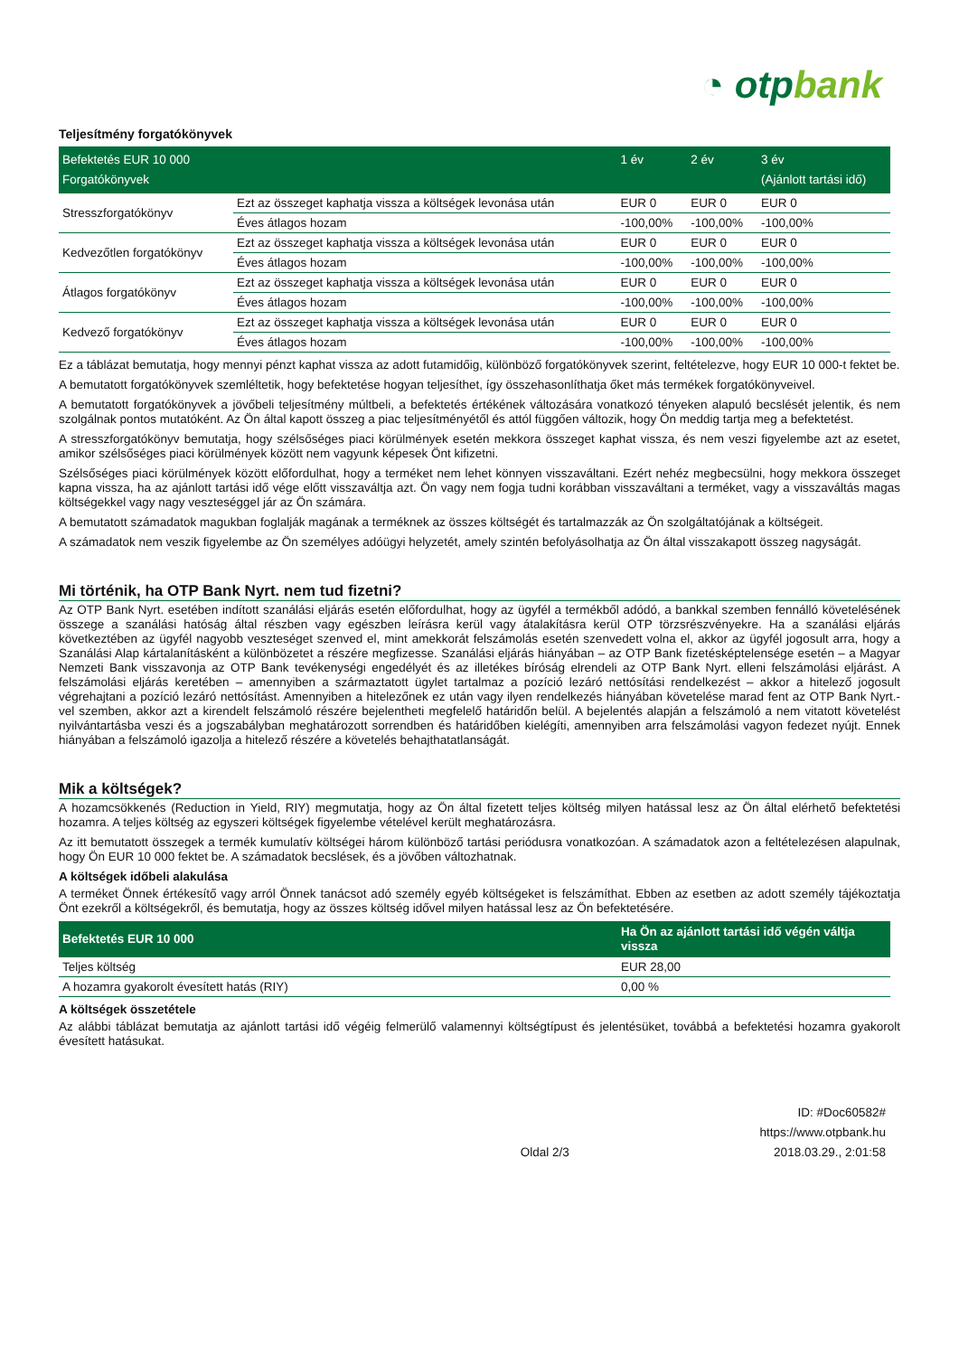◔ otpbank
Teljesítmény forgatókönyvek
| Befektetés EUR 10 000 Forgatókönyvek | | 1 év | 2 év | 3 év (Ajánlott tartási idő) |
| --- | --- | --- | --- | --- |
| Stresszforgatókönyv | Ezt az összeget kaphatja vissza a költségek levonása után | EUR 0 | EUR 0 | EUR 0 |
| | Éves átlagos hozam | -100,00% | -100,00% | -100,00% |
| Kedvezőtlen forgatókönyv | Ezt az összeget kaphatja vissza a költségek levonása után | EUR 0 | EUR 0 | EUR 0 |
| | Éves átlagos hozam | -100,00% | -100,00% | -100,00% |
| Átlagos forgatókönyv | Ezt az összeget kaphatja vissza a költségek levonása után | EUR 0 | EUR 0 | EUR 0 |
| | Éves átlagos hozam | -100,00% | -100,00% | -100,00% |
| Kedvező forgatókönyv | Ezt az összeget kaphatja vissza a költségek levonása után | EUR 0 | EUR 0 | EUR 0 |
| | Éves átlagos hozam | -100,00% | -100,00% | -100,00% |
Ez a táblázat bemutatja, hogy mennyi pénzt kaphat vissza az adott futamidőig, különböző forgatókönyvek szerint, feltételezve, hogy EUR 10 000-t fektet be.
A bemutatott forgatókönyvek szemléltetik, hogy befektetése hogyan teljesíthet, így összehasonlíthatja őket más termékek forgatókönyveivel.
A bemutatott forgatókönyvek a jövőbeli teljesítmény múltbeli, a befektetés értékének változására vonatkozó tényeken alapuló becslését jelentik, és nem szolgálnak pontos mutatóként. Az Ön által kapott összeg a piac teljesítményétől és attól függően változik, hogy Ön meddig tartja meg a befektetést.
A stresszforgatókönyv bemutatja, hogy szélsőséges piaci körülmények esetén mekkora összeget kaphat vissza, és nem veszi figyelembe azt az esetet, amikor szélsőséges piaci körülmények között nem vagyunk képesek Önt kifizetni.
Szélsőséges piaci körülmények között előfordulhat, hogy a terméket nem lehet könnyen visszaváltani. Ezért nehéz megbecsülni, hogy mekkora összeget kapna vissza, ha az ajánlott tartási idő vége előtt visszaváltja azt. Ön vagy nem fogja tudni korábban visszaváltani a terméket, vagy a visszaváltás magas költségekkel vagy nagy veszteséggel jár az Ön számára.
A bemutatott számadatok magukban foglalják magának a terméknek az összes költségét és tartalmazzák az Ön szolgáltatójának a költségeit.
A számadatok nem veszik figyelembe az Ön személyes adóügyi helyzetét, amely szintén befolyásolhatja az Ön által visszakapott összeg nagyságát.
Mi történik, ha OTP Bank Nyrt. nem tud fizetni?
Az OTP Bank Nyrt. esetében indított szanálási eljárás esetén előfordulhat, hogy az ügyfél a termékből adódó, a bankkal szemben fennálló követelésének összege a szanálási hatóság által részben vagy egészben leírásra kerül vagy átalakításra kerül OTP törzsrészvényekre. Ha a szanálási eljárás következtében az ügyfél nagyobb veszteséget szenved el, mint amekkorát felszámolás esetén szenvedett volna el, akkor az ügyfél jogosult arra, hogy a Szanálási Alap kártalanításként a különbözetet a részére megfizesse. Szanálási eljárás hiányában – az OTP Bank fizetésképtelensége esetén – a Magyar Nemzeti Bank visszavonja az OTP Bank tevékenységi engedélyét és az illetékes bíróság elrendeli az OTP Bank Nyrt. elleni felszámolási eljárást. A felszámolási eljárás keretében – amennyiben a származtatott ügylet tartalmaz a pozíció lezáró nettósítási rendelkezést – akkor a hitelező jogosult végrehajtani a pozíció lezáró nettósítást. Amennyiben a hitelezőnek ez után vagy ilyen rendelkezés hiányában követelése marad fent az OTP Bank Nyrt.-vel szemben, akkor azt a kirendelt felszámoló részére bejelentheti megfelelő határidőn belül. A bejelentés alapján a felszámoló a nem vitatott követelést nyilvántartásba veszi és a jogszabályban meghatározott sorrendben és határidőben kielégíti, amennyiben arra felszámolási vagyon fedezet nyújt. Ennek hiányában a felszámoló igazolja a hitelező részére a követelés behajthatatlanságát.
Mik a költségek?
A hozamcsökkenés (Reduction in Yield, RIY) megmutatja, hogy az Ön által fizetett teljes költség milyen hatással lesz az Ön által elérhető befektetési hozamra. A teljes költség az egyszeri költségek figyelembe vételével került meghatározásra.
Az itt bemutatott összegek a termék kumulatív költségei három különböző tartási periódusra vonatkozóan. A számadatok azon a feltételezésen alapulnak, hogy Ön EUR 10 000 fektet be. A számadatok becslések, és a jövőben változhatnak.
A költségek időbeli alakulása
A terméket Önnek értékesítő vagy arról Önnek tanácsot adó személy egyéb költségeket is felszámíthat. Ebben az esetben az adott személy tájékoztatja Önt ezekről a költségekről, és bemutatja, hogy az összes költség idővel milyen hatással lesz az Ön befektetésére.
| Befektetés EUR 10 000 | Ha Ön az ajánlott tartási idő végén váltja vissza |
| --- | --- |
| Teljes költség | EUR 28,00 |
| A hozamra gyakorolt évesített hatás (RIY) | 0,00 % |
A költségek összetétele
Az alábbi táblázat bemutatja az ajánlott tartási idő végéig felmerülő valamennyi költségtípust és jelentésüket, továbbá a befektetési hozamra gyakorolt évesített hatásukat.
Oldal 2/3
ID: #Doc60582#
https://www.otpbank.hu
2018.03.29., 2:01:58